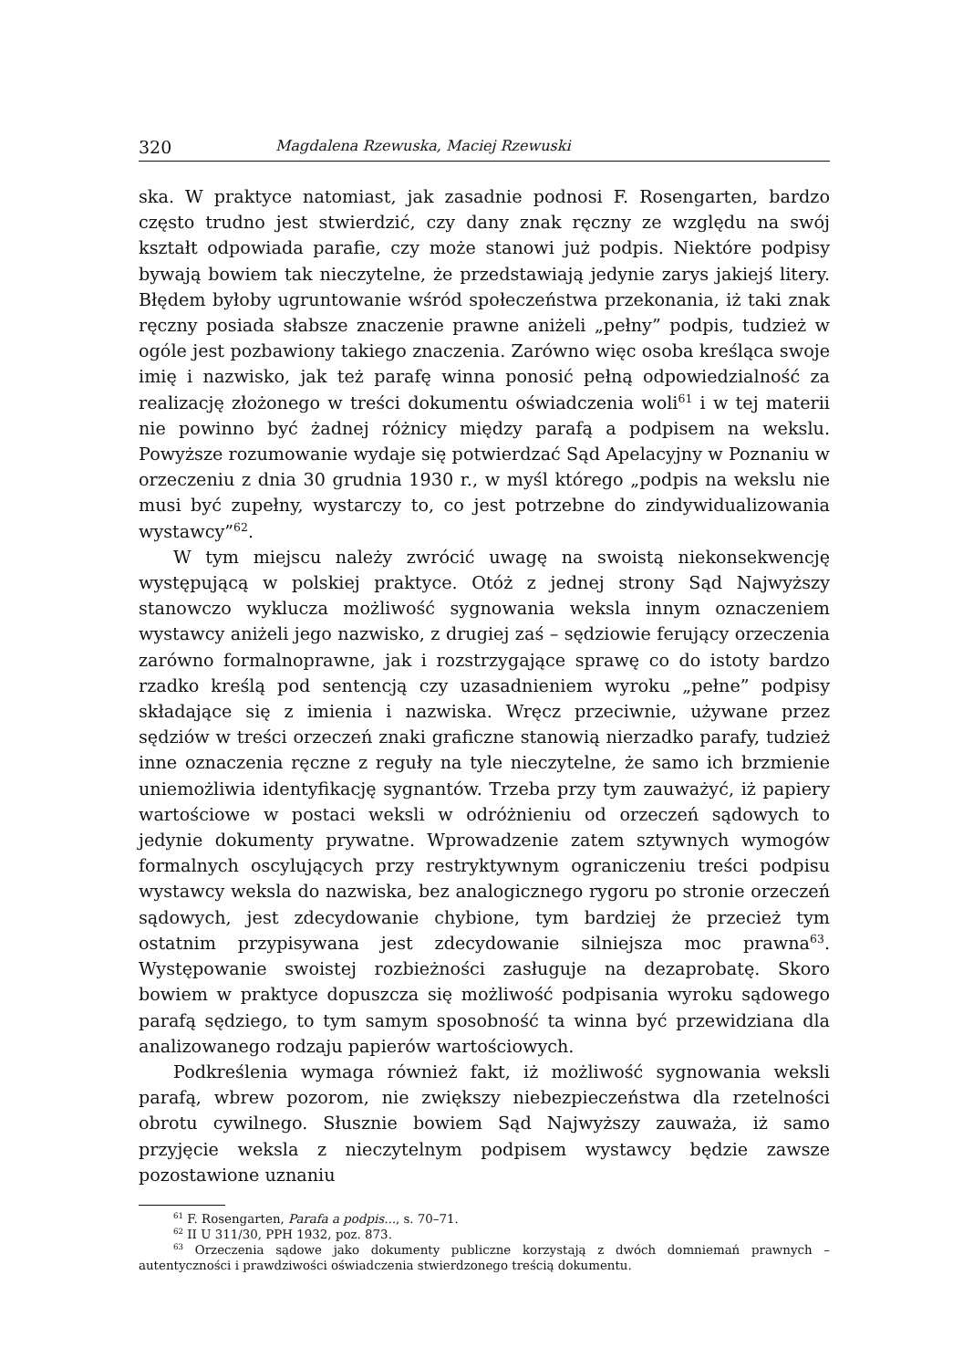320 Magdalena Rzewuska, Maciej Rzewuski
ska. W praktyce natomiast, jak zasadnie podnosi F. Rosengarten, bardzo często trudno jest stwierdzić, czy dany znak ręczny ze względu na swój kształt odpowiada parafie, czy może stanowi już podpis. Niektóre podpisy bywają bowiem tak nieczytelne, że przedstawiają jedynie zarys jakiejś litery. Błędem byłoby ugruntowanie wśród społeczeństwa przekonania, iż taki znak ręczny posiada słabsze znaczenie prawne aniżeli „pełny” podpis, tudzież w ogóle jest pozbawiony takiego znaczenia. Zarówno więc osoba kreśląca swoje imię i nazwisko, jak też parafę winna ponosić pełną odpowiedzialność za realizację złożonego w treści dokumentu oświadczenia woli<sup>61</sup> i w tej materii nie powinno być żadnej różnicy między parafą a podpisem na wekslu. Powyższe rozumowanie wydaje się potwierdzać Sąd Apelacyjny w Poznaniu w orzeczeniu z dnia 30 grudnia 1930 r., w myśl którego „podpis na wekslu nie musi być zupełny, wystarczy to, co jest potrzebne do zindywidualizowania wystawcy”<sup>62</sup>.
W tym miejscu należy zwrócić uwagę na swoistą niekonsekwencję występującą w polskiej praktyce. Otóż z jednej strony Sąd Najwyższy stanowczo wyklucza możliwość sygnowania weksla innym oznaczeniem wystawcy aniżeli jego nazwisko, z drugiej zaś – sędziowie ferujący orzeczenia zarówno formalnoprawne, jak i rozstrzygające sprawę co do istoty bardzo rzadko kreślą pod sentencją czy uzasadnieniem wyroku „pełne” podpisy składające się z imienia i nazwiska. Wręcz przeciwnie, używane przez sędziów w treści orzeczeń znaki graficzne stanowią nierzadko parafy, tudzież inne oznaczenia ręczne z reguły na tyle nieczytelne, że samo ich brzmienie uniemożliwia identyfikację sygnantów. Trzeba przy tym zauważyć, iż papiery wartościowe w postaci weksli w odróżnieniu od orzeczeń sądowych to jedynie dokumenty prywatne. Wprowadzenie zatem sztywnych wymogów formalnych oscylujących przy restryktywnym ograniczeniu treści podpisu wystawcy weksla do nazwiska, bez analogicznego rygoru po stronie orzeczeń sądowych, jest zdecydowanie chybione, tym bardziej że przecież tym ostatnim przypisywana jest zdecydowanie silniejsza moc prawna<sup>63</sup>. Występowanie swoistej rozbieżności zasługuje na dezaprobatę. Skoro bowiem w praktyce dopuszcza się możliwość podpisania wyroku sądowego parafą sędziego, to tym samym sposobność ta winna być przewidziana dla analizowanego rodzaju papierów wartościowych.
Podkreślenia wymaga również fakt, iż możliwość sygnowania weksli parafą, wbrew pozorom, nie zwiększy niebezpieczeństwa dla rzetelności obrotu cywilnego. Słusznie bowiem Sąd Najwyższy zauważa, iż samo przyjęcie weksla z nieczytelnym podpisem wystawcy będzie zawsze pozostawione uznaniu
<sup>61</sup> F. Rosengarten, Parafa a podpis..., s. 70–71.
<sup>62</sup> II U 311/30, PPH 1932, poz. 873.
<sup>63</sup> Orzeczenia sądowe jako dokumenty publiczne korzystają z dwóch domniemań prawnych – autentyczności i prawdziwości oświadczenia stwierdzonego treścią dokumentu.